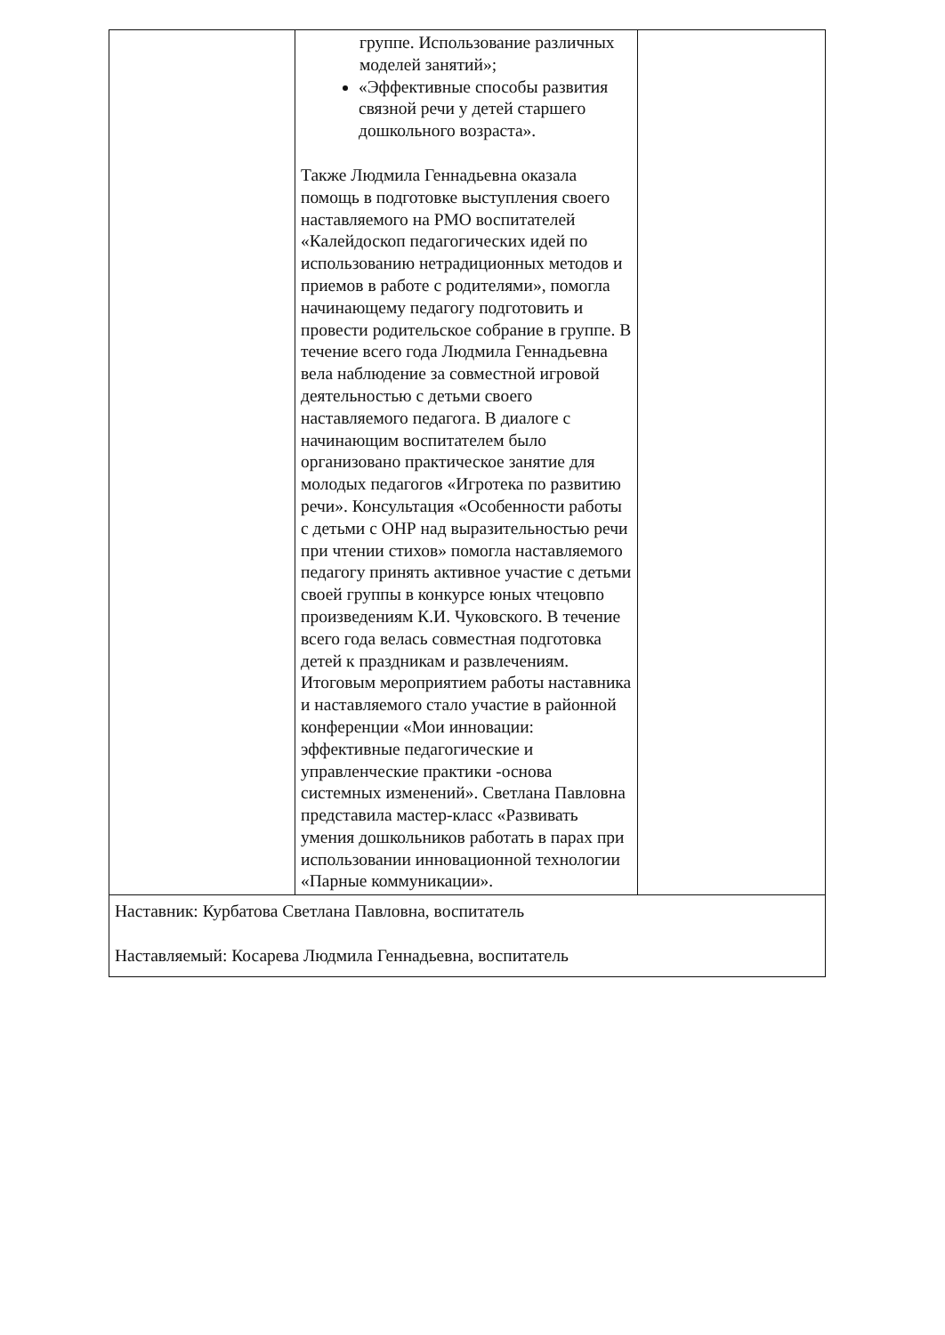| | группе. Использование различных моделей занятий»; «Эффективные способы развития связной речи у детей старшего дошкольного возраста». Также Людмила Геннадьевна оказала помощь в подготовке выступления своего наставляемого на РМО воспитателей «Калейдоскоп педагогических идей по использованию нетрадиционных методов и приемов в работе с родителями», помогла начинающему педагогу подготовить и провести родительское собрание в группе. В течение всего года Людмила Геннадьевна вела наблюдение за совместной игровой деятельностью с детьми своего наставляемого педагога. В диалоге с начинающим воспитателем было организовано практическое занятие для молодых педагогов «Игротека по развитию речи». Консультация «Особенности работы с детьми с ОНР над выразительностью речи при чтении стихов» помогла наставляемого педагогу принять активное участие с детьми своей группы в конкурсе юных чтецовпо произведениям К.И. Чуковского. В течение всего года велась совместная подготовка детей к праздникам и развлечениям. Итоговым мероприятием работы наставника и наставляемого стало участие в районной конференции «Мои инновации: эффективные педагогические и управленческие практики -основа системных изменений». Светлана Павловна представила мастер-класс «Развивать умения дошкольников работать в парах при использовании инновационной технологии «Парные коммуникации». | |
| Наставник: Курбатова Светлана Павловна, воспитатель Наставляемый: Косарева Людмила Геннадьевна, воспитатель | | |